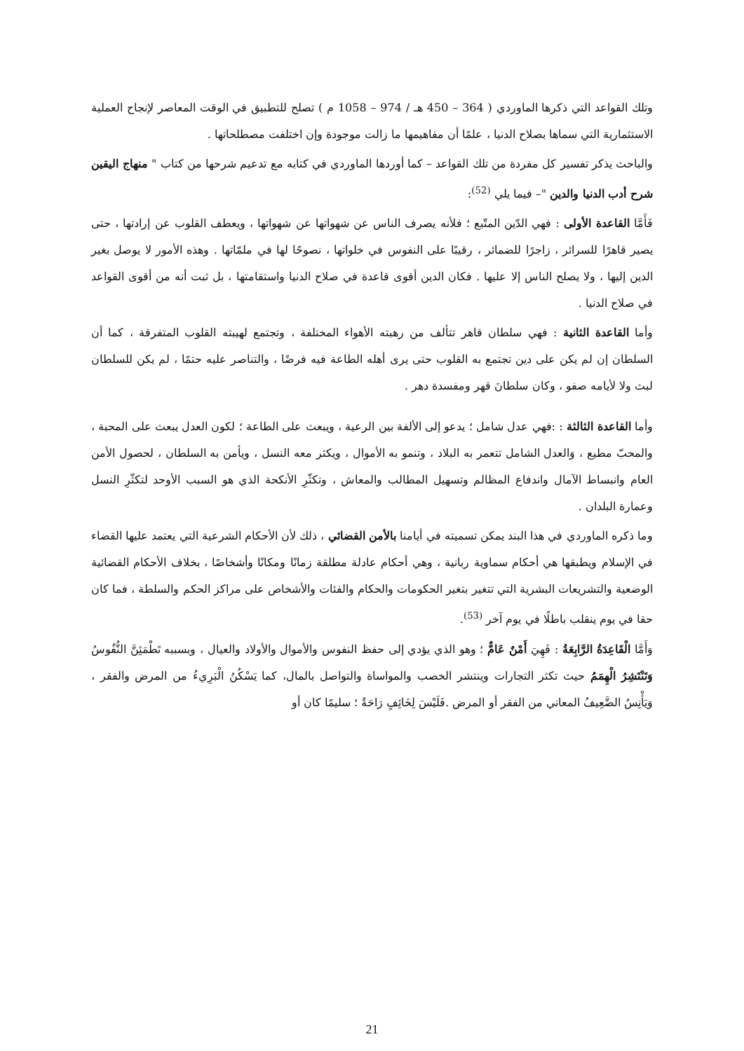وتلك القواعد التي ذكرها الماوردي ( 364 – 450 هـ / 974 – 1058 م ) تصلح للتطبيق في الوقت المعاصر لإنجاح العملية الاستثمارية التي سماها بصلاح الدنيا ، علمًا أن مفاهيمها ما زالت موجودة وإن اختلفت مصطلحاتها .
والباحث يذكر تفسير كل مفردة من تلك القواعد – كما أوردها الماوردي في كتابه مع تدعيم شرحها من كتاب " منهاج اليقين شرح أدب الدنيا والدين "– فيما يلي <sup>(52)</sup>:
فَأَمَّا القاعدة الأولى : فهي الدّين المتّبع ؛ فلأنه يصرف الناس عن شهواتها عن شهواتها ، ويعطف القلوب عن إرادتها ، حتى يصير قاهرًا للسرائر ، زاجرًا للضمائر ، رقيبًا على النفوس في خلواتها ، نصوحًا لها في ملمّاتها . وهذه الأمور لا يوصل بغير الدين إليها ، ولا يصلح الناس إلا عليها . فكان الدين أقوى قاعدة في صلاح الدنيا واستقامتها ، بل ثبت أنه من أقوى القواعد في صلاح الدنيا .
وأما القاعدة الثانية : فهي سلطان قاهر تتألف من رهبته الأهواء المختلفة ، وتجتمع لهيبته القلوب المتفرقة ، كما أن السلطان إن لم يكن على دين تجتمع به القلوب حتى يرى أهله الطاعة فيه فرضًا ، والتناصر عليه حتمًا ، لم يكن للسلطان لبث ولا لأيامه صفو ، وكان سلطانَ قهر ومفسدة دهر .
وأما القاعدة الثالثة : :فهي عدل شامل ؛ يدعو إلى الألفة بين الرعية ، ويبعث على الطاعة ؛ لكون العدل يبعث على المحبة ، والمحبّ مطيع ، وَالعدل الشامل تتعمر به البلاد ، وتنمو به الأموال ، ويكثر معه النسل ، ويأمن به السلطان ، لحصول الأمن العام وانبساط الآمال واندفاع المظالم وتسهيل المطالب والمعاش ، وتكثّرِ الأنكحة الذي هو السبب الأوحد لتكثّرِ النسل وعمارة البلدان .
وما ذكره الماوردي في هذا البند يمكن تسميته في أيامنا بالأمن القضائي ، ذلك لأن الأحكام الشرعية التي يعتمد عليها القضاء في الإسلام ويطبقها هي أحكام سماوية ربانية ، وهي أحكام عادلة مطلقة زمانًا ومكانًا وأشخاصًا ، بخلاف الأحكام القضائية الوضعية والتشريعات البشرية التي تتغير بتغير الحكومات والحكام والفئات والأشخاص على مراكز الحكم والسلطة ، فما كان حقا في يوم ينقلب باطلًا في يوم آخر <sup>(53)</sup>.
وَأَمَّا الْقَاعِدَةُ الرَّابِعَةُ : فَهِيَ أَمْنٌ عَامٌّ ؛ وهو الذي يؤدي إلى حفظ النفوس والأموال والأولاد والعيال ، وبسببه تَطْمَئِنَّ النُّفُوسُ وَتَنْتَشِرُ الْهِمَمُ حيث تكثر التجارات وينتشر الخصب والمواساة والتواصل بالمال، كما يَسْكُنُ الْبَرِيءُ من المرض والفقر ، وَيَأْنِسُ الضَّعِيفُ المعاني من الفقر أو المرض .فَلَيْسَ لِخَائِفٍ رَاحَةٌ ؛ سليمًا كان أو
21